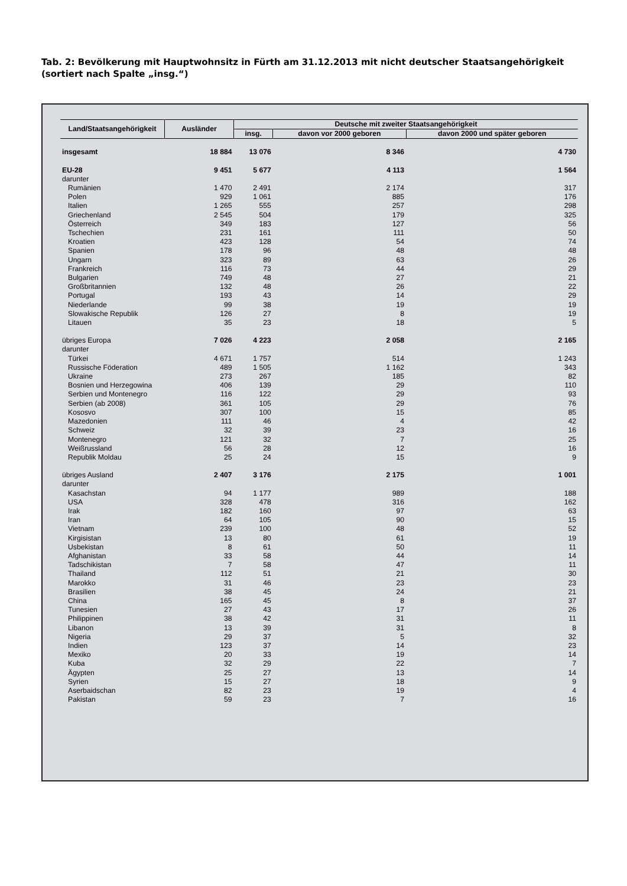Tab. 2: Bevölkerung mit Hauptwohnsitz in Fürth am 31.12.2013 mit nicht deutscher Staatsangehörigkeit
(sortiert nach Spalte „insg.“)
| Land/Staatsangehörigkeit | Ausländer | Deutsche mit zweiter Staatsangehörigkeit | | |
| --- | --- | --- | --- | --- |
| | | insg. | davon vor 2000 geboren | davon 2000 und später geboren |
| insgesamt | 18 884 | 13 076 | 8 346 | 4 730 |
| EU-28 | 9 451 | 5 677 | 4 113 | 1 564 |
| darunter | | | | |
| Rumänien | 1 470 | 2 491 | 2 174 | 317 |
| Polen | 929 | 1 061 | 885 | 176 |
| Italien | 1 265 | 555 | 257 | 298 |
| Griechenland | 2 545 | 504 | 179 | 325 |
| Österreich | 349 | 183 | 127 | 56 |
| Tschechien | 231 | 161 | 111 | 50 |
| Kroatien | 423 | 128 | 54 | 74 |
| Spanien | 178 | 96 | 48 | 48 |
| Ungarn | 323 | 89 | 63 | 26 |
| Frankreich | 116 | 73 | 44 | 29 |
| Bulgarien | 749 | 48 | 27 | 21 |
| Großbritannien | 132 | 48 | 26 | 22 |
| Portugal | 193 | 43 | 14 | 29 |
| Niederlande | 99 | 38 | 19 | 19 |
| Slowakische Republik | 126 | 27 | 8 | 19 |
| Litauen | 35 | 23 | 18 | 5 |
| übriges Europa | 7 026 | 4 223 | 2 058 | 2 165 |
| darunter | | | | |
| Türkei | 4 671 | 1 757 | 514 | 1 243 |
| Russische Föderation | 489 | 1 505 | 1 162 | 343 |
| Ukraine | 273 | 267 | 185 | 82 |
| Bosnien und Herzegowina | 406 | 139 | 29 | 110 |
| Serbien und Montenegro | 116 | 122 | 29 | 93 |
| Serbien (ab 2008) | 361 | 105 | 29 | 76 |
| Kososvo | 307 | 100 | 15 | 85 |
| Mazedonien | 111 | 46 | 4 | 42 |
| Schweiz | 32 | 39 | 23 | 16 |
| Montenegro | 121 | 32 | 7 | 25 |
| Weißrussland | 56 | 28 | 12 | 16 |
| Republik Moldau | 25 | 24 | 15 | 9 |
| übriges Ausland | 2 407 | 3 176 | 2 175 | 1 001 |
| darunter | | | | |
| Kasachstan | 94 | 1 177 | 989 | 188 |
| USA | 328 | 478 | 316 | 162 |
| Irak | 182 | 160 | 97 | 63 |
| Iran | 64 | 105 | 90 | 15 |
| Vietnam | 239 | 100 | 48 | 52 |
| Kirgisistan | 13 | 80 | 61 | 19 |
| Usbekistan | 8 | 61 | 50 | 11 |
| Afghanistan | 33 | 58 | 44 | 14 |
| Tadschikistan | 7 | 58 | 47 | 11 |
| Thailand | 112 | 51 | 21 | 30 |
| Marokko | 31 | 46 | 23 | 23 |
| Brasilien | 38 | 45 | 24 | 21 |
| China | 165 | 45 | 8 | 37 |
| Tunesien | 27 | 43 | 17 | 26 |
| Philippinen | 38 | 42 | 31 | 11 |
| Libanon | 13 | 39 | 31 | 8 |
| Nigeria | 29 | 37 | 5 | 32 |
| Indien | 123 | 37 | 14 | 23 |
| Mexiko | 20 | 33 | 19 | 14 |
| Kuba | 32 | 29 | 22 | 7 |
| Ägypten | 25 | 27 | 13 | 14 |
| Syrien | 15 | 27 | 18 | 9 |
| Aserbaidschan | 82 | 23 | 19 | 4 |
| Pakistan | 59 | 23 | 7 | 16 |